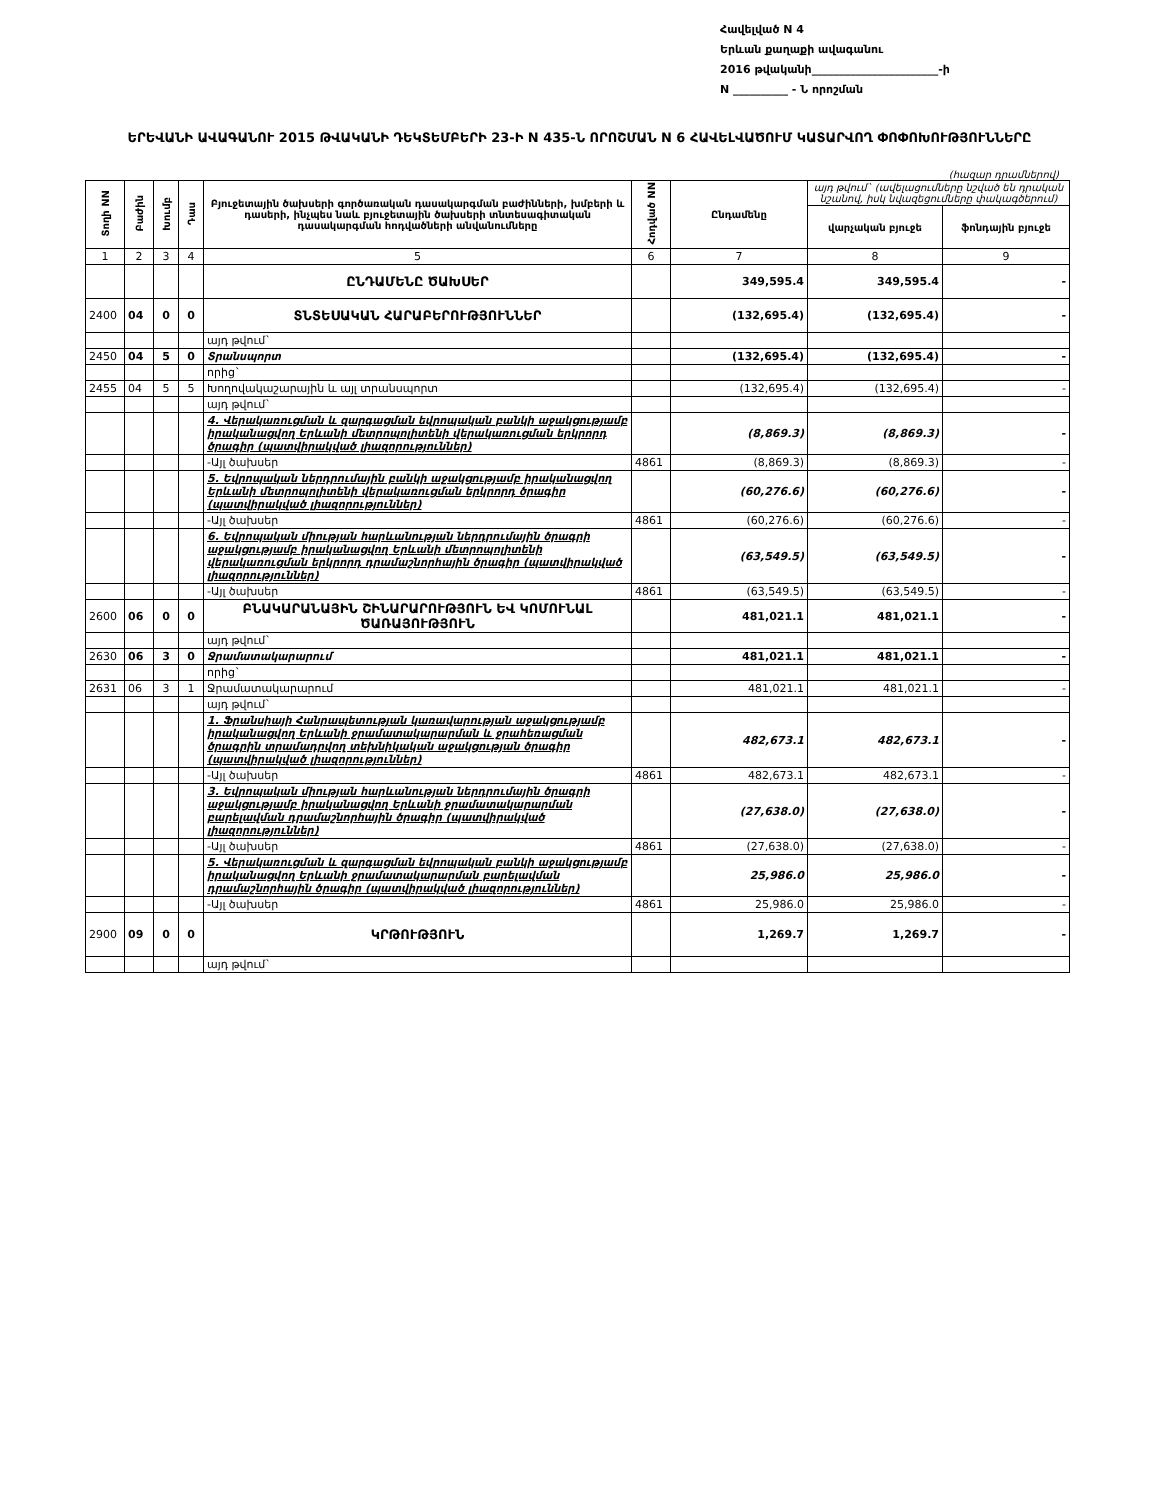Հավելված N 4
Երևան քաղաքի ավագանու
2016 թվականի_______________________-ի
N __________ - Ն որոշման
ԵՐԵՎԱՆԻ ԱՎԱԳԱՆՈՒ 2015 ԹՎԱԿԱՆԻ ԴԵԿՏԵՄԲԵՐԻ 23-Ի N 435-Ն ՈՐՈՇՄԱՆ N 6 ՀԱՎԵԼՎԱԾՈՒՄ ԿԱՏԱՐՎՈՂ ՓՈՓՈԽՈՒԹՅՈՒՆՆԵՐԸ
(հազար դրամներով)
| Տողի NN | Բաժին | Խումբ | Դաս | Բյուջետային ծախսերի գործառական դասակարգման բաժինների, խմբերի և դասերի, ինչպես նաև բյուջետային ծախսերի տնտեսագիտական դասակարգման հոդվածների անվանումները | Հոդված NN | Ընդամենը | այդ թվում` (ավելացումները նշված են դրական նշանով, իսկ նվազեցումները փակագծերում) | |
| --- | --- | --- | --- | --- | --- | --- | --- | --- |
| | | | | | | | վարչական բյուջե | ֆոնդային բյուջե |
| 1 | 2 | 3 | 4 | 5 | 6 | 7 | 8 | 9 |
| | | | | ԸՆԴԱՄԵՆԸ ԾԱԽՍԵՐ | | 349,595.4 | 349,595.4 | - |
| 2400 | 04 | 0 | 0 | ՏՆՏԵՍԱԿԱՆ ՀԱՐԱԲԵՐՈՒԹՅՈՒՆՆԵՐ | | (132,695.4) | (132,695.4) | - |
| | | | | այդ թվում` | | | | |
| 2450 | 04 | 5 | 0 | Տրանսպորտ | | (132,695.4) | (132,695.4) | - |
| | | | | որից` | | | | |
| 2455 | 04 | 5 | 5 | Խողովակաշարային և այլ տրանսպորտ | | (132,695.4) | (132,695.4) | - |
| | | | | այդ թվում` | | | | |
| | | | | 4. Վերակառուցման և զարգացման եվրոպական բանկի աջակցությամբ իրականացվող Երևանի մետրոպոլիտենի վերակառուցման երկրորդ ծրագիր (պատվիրակված լիազորություններ) | | (8,869.3) | (8,869.3) | - |
| | | | | -Այլ ծախսեր | 4861 | (8,869.3) | (8,869.3) | - |
| | | | | 5. Եվրոպական ներդրումային բանկի աջակցությամբ իրականացվող Երևանի մետրոպոլիտենի վերակառուցման երկրորդ ծրագիր (պատվիրակված լիազորություններ) | | (60,276.6) | (60,276.6) | - |
| | | | | -Այլ ծախսեր | 4861 | (60,276.6) | (60,276.6) | - |
| | | | | 6. Եվրոպական միության հարևանության ներդրումային ծրագրի աջակցությամբ իրականացվող Երևանի մետրոպոլիտենի վերակառուցման երկրորդ դրամաշնորհային ծրագիր (պատվիրակված լիազորություններ) | | (63,549.5) | (63,549.5) | - |
| | | | | -Այլ ծախսեր | 4861 | (63,549.5) | (63,549.5) | - |
| 2600 | 06 | 0 | 0 | ԲՆԱԿԱՐԱՆԱՅԻՆ ՇԻՆԱՐԱՐՈՒԹՅՈՒՆ ԵՎ ԿՈՄՈՒՆԱԼ ԾԱՌԱՅՈՒԹՅՈՒՆ | | 481,021.1 | 481,021.1 | - |
| | | | | այդ թվում` | | | | |
| 2630 | 06 | 3 | 0 | Ջրամատակարարում | | 481,021.1 | 481,021.1 | - |
| | | | | որից` | | | | |
| 2631 | 06 | 3 | 1 | Ջրամատակարարում | | 481,021.1 | 481,021.1 | - |
| | | | | այդ թվում` | | | | |
| | | | | 1. Ֆրանսիայի Հանրապետության կառավարության աջակցությամբ իրականացվող Երևանի ջրամատակարարման և ջրահեռացման ծրագրին տրամադրվող տեխնիկական աջակցության ծրագիր (պատվիրակված լիազորություններ) | | 482,673.1 | 482,673.1 | - |
| | | | | -Այլ ծախսեր | 4861 | 482,673.1 | 482,673.1 | - |
| | | | | 3. Եվրոպական միության հարևանության ներդրումային ծրագրի աջակցությամբ իրականացվող Երևանի ջրամատակարարման բարելավման դրամաշնորհային ծրագիր (պատվիրակված լիազորություններ) | | (27,638.0) | (27,638.0) | - |
| | | | | -Այլ ծախսեր | 4861 | (27,638.0) | (27,638.0) | - |
| | | | | 5. Վերակառուցման և զարգացման եվրոպական բանկի աջակցությամբ իրականացվող Երևանի ջրամատակարարման բարելավման դրամաշնորհային ծրագիր (պատվիրակված լիազորություններ) | | 25,986.0 | 25,986.0 | - |
| | | | | -Այլ ծախսեր | 4861 | 25,986.0 | 25,986.0 | - |
| 2900 | 09 | 0 | 0 | ԿՐԹՈՒԹՅՈՒՆ | | 1,269.7 | 1,269.7 | - |
| | | | | այդ թվում` | | | | |